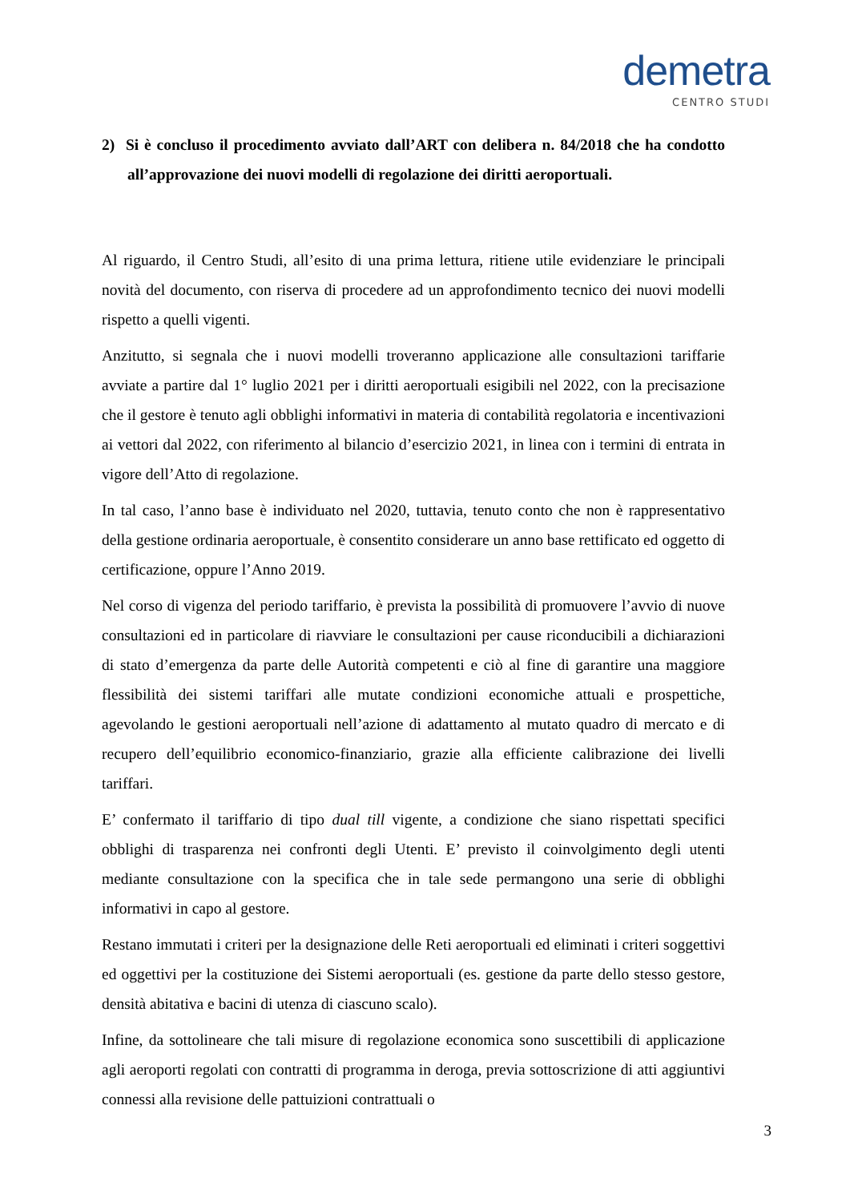demetra
CENTRO STUDI
2) Si è concluso il procedimento avviato dall’ART con delibera n. 84/2018 che ha condotto all’approvazione dei nuovi modelli di regolazione dei diritti aeroportuali.
Al riguardo, il Centro Studi, all’esito di una prima lettura, ritiene utile evidenziare le principali novità del documento, con riserva di procedere ad un approfondimento tecnico dei nuovi modelli rispetto a quelli vigenti.
Anzitutto, si segnala che i nuovi modelli troveranno applicazione alle consultazioni tariffarie avviate a partire dal 1° luglio 2021 per i diritti aeroportuali esigibili nel 2022, con la precisazione che il gestore è tenuto agli obblighi informativi in materia di contabilità regolatoria e incentivazioni ai vettori dal 2022, con riferimento al bilancio d’esercizio 2021, in linea con i termini di entrata in vigore dell’Atto di regolazione.
In tal caso, l’anno base è individuato nel 2020, tuttavia, tenuto conto che non è rappresentativo della gestione ordinaria aeroportuale, è consentito considerare un anno base rettificato ed oggetto di certificazione, oppure l’Anno 2019.
Nel corso di vigenza del periodo tariffario, è prevista la possibilità di promuovere l’avvio di nuove consultazioni ed in particolare di riavviare le consultazioni per cause riconducibili a dichiarazioni di stato d’emergenza da parte delle Autorità competenti e ciò al fine di garantire una maggiore flessibilità dei sistemi tariffari alle mutate condizioni economiche attuali e prospettiche, agevolando le gestioni aeroportuali nell’azione di adattamento al mutato quadro di mercato e di recupero dell’equilibrio economico-finanziario, grazie alla efficiente calibrazione dei livelli tariffari.
E’ confermato il tariffario di tipo dual till vigente, a condizione che siano rispettati specifici obblighi di trasparenza nei confronti degli Utenti. E’ previsto il coinvolgimento degli utenti mediante consultazione con la specifica che in tale sede permangono una serie di obblighi informativi in capo al gestore.
Restano immutati i criteri per la designazione delle Reti aeroportuali ed eliminati i criteri soggettivi ed oggettivi per la costituzione dei Sistemi aeroportuali (es. gestione da parte dello stesso gestore, densità abitativa e bacini di utenza di ciascuno scalo).
Infine, da sottolineare che tali misure di regolazione economica sono suscettibili di applicazione agli aeroporti regolati con contratti di programma in deroga, previa sottoscrizione di atti aggiuntivi connessi alla revisione delle pattuizioni contrattuali o
3